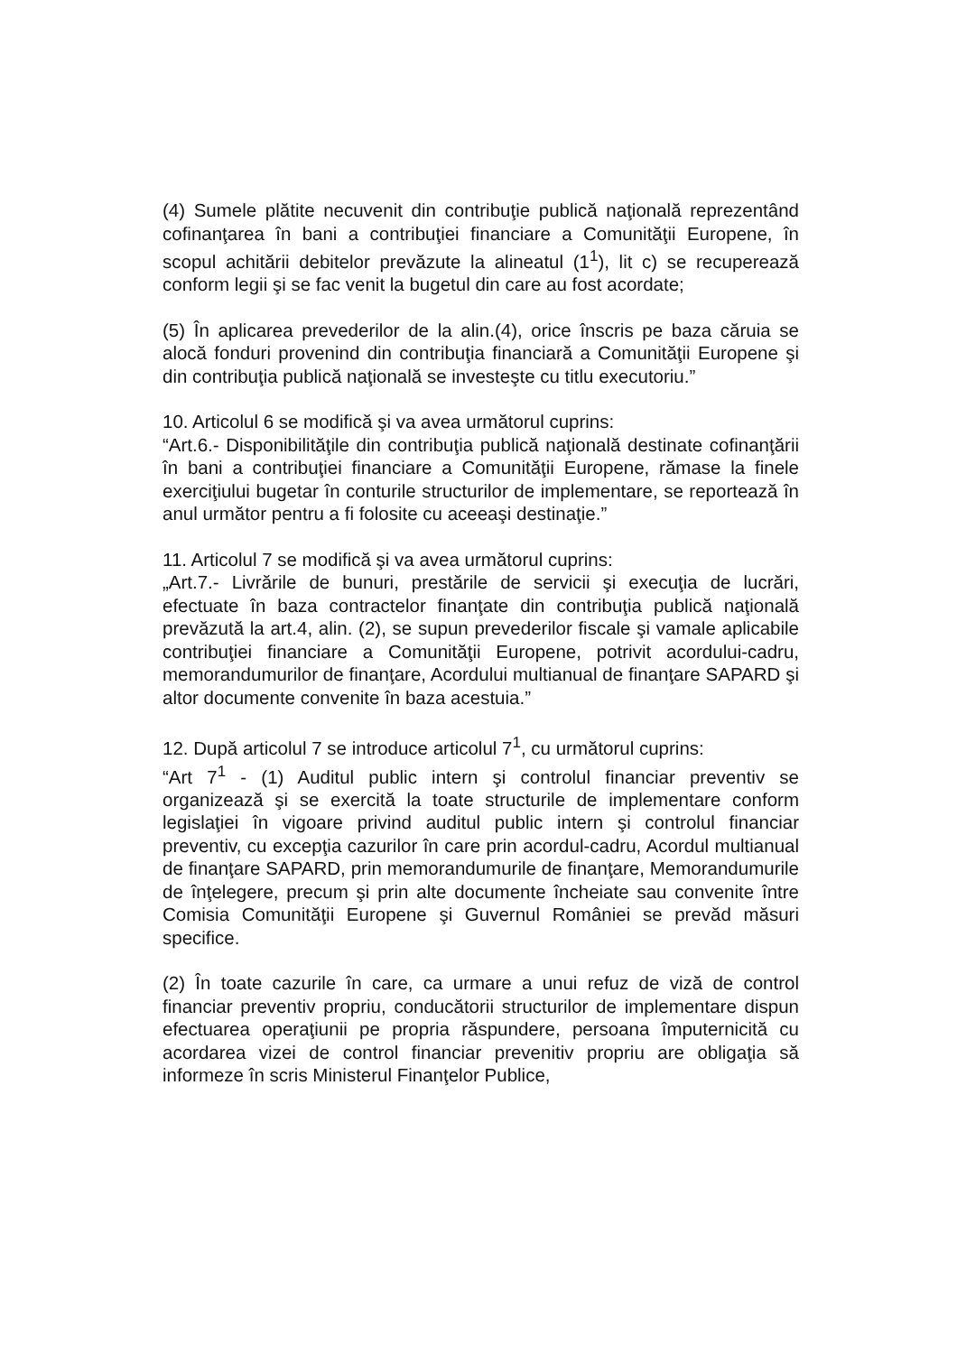(4) Sumele plătite necuvenit din contribuţie publică naţională reprezentând cofinanţarea în bani a contribuţiei financiare a Comunităţii Europene, în scopul achitării debitelor prevăzute la alineatul (1<sup>1</sup>), lit c) se recuperează conform legii şi se fac venit la bugetul din care au fost acordate;
(5) În aplicarea prevederilor de la alin.(4), orice înscris pe baza căruia se alocă fonduri provenind din contribuţia financiară a Comunităţii Europene şi din contribuţia publică naţională se investeşte cu titlu executoriu.”
10. Articolul 6 se modifică şi va avea următorul cuprins:
“Art.6.- Disponibilităţile din contribuţia publică naţională destinate cofinanţării în bani a contribuţiei financiare a Comunităţii Europene, rămase la finele exerciţiului bugetar în conturile structurilor de implementare, se reportează în anul următor pentru a fi folosite cu aceeaşi destinaţie.”
11. Articolul 7 se modifică şi va avea următorul cuprins:
„Art.7.- Livrările de bunuri, prestările de servicii şi execuţia de lucrări, efectuate în baza contractelor finanţate din contribuţia publică naţională prevăzută la art.4, alin. (2), se supun prevederilor fiscale şi vamale aplicabile contribuţiei financiare a Comunităţii Europene, potrivit acordului-cadru, memorandumurilor de finanţare, Acordului multianual de finanţare SAPARD şi altor documente convenite în baza acestuia.”
12. După articolul 7 se introduce articolul 7<sup>1</sup>, cu următorul cuprins:
“Art 7<sup>1</sup> - (1) Auditul public intern şi controlul financiar preventiv se organizează şi se exercită la toate structurile de implementare conform legislaţiei în vigoare privind auditul public intern şi controlul financiar preventiv, cu excepţia cazurilor în care prin acordul-cadru, Acordul multianual de finanţare SAPARD, prin memorandumurile de finanţare, Memorandumurile de înţelegere, precum şi prin alte documente încheiate sau convenite între Comisia Comunităţii Europene şi Guvernul României se prevăd măsuri specifice.
(2) În toate cazurile în care, ca urmare a unui refuz de viză de control financiar preventiv propriu, conducătorii structurilor de implementare dispun efectuarea operaţiunii pe propria răspundere, persoana împuternicită cu acordarea vizei de control financiar prevenitiv propriu are obligaţia să informeze în scris Ministerul Finanţelor Publice,